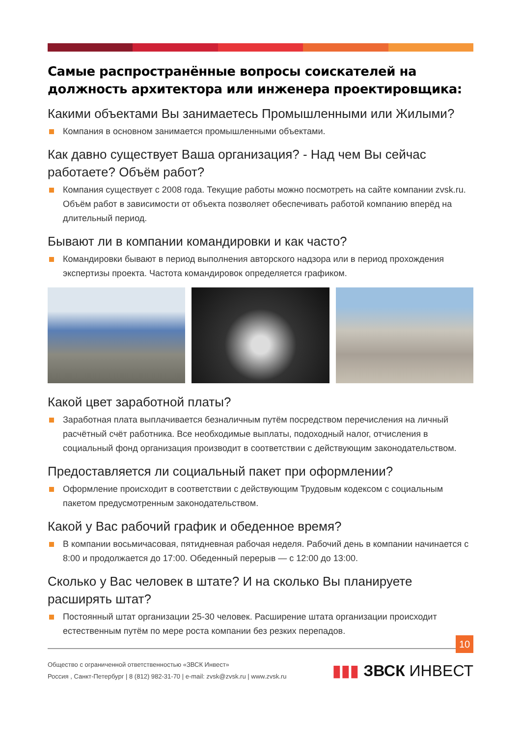Самые распространённые вопросы соискателей на должность архитектора или инженера проектировщика:
Какими объектами Вы занимаетесь Промышленными или Жилыми?
Компания в основном занимается промышленными объектами.
Как давно существует Ваша организация? - Над чем Вы сейчас работаете? Объём работ?
Компания существует с 2008 года. Текущие работы можно посмотреть на сайте компании zvsk.ru. Объём работ в зависимости от объекта позволяет обеспечивать работой компанию вперёд на длительный период.
Бывают ли в компании командировки и как часто?
Командировки бывают в период выполнения авторского надзора или в период прохождения экспертизы проекта. Частота командировок определяется графиком.
Какой цвет заработной платы?
Заработная плата выплачивается безналичным путём посредством перечисления на личный расчётный счёт работника. Все необходимые выплаты, подоходный налог, отчисления в социальный фонд организация производит в соответствии с действующим законодательством.
Предоставляется ли социальный пакет при оформлении?
Оформление происходит в соответствии с действующим Трудовым кодексом с социальным пакетом предусмотренным законодательством.
Какой у Вас рабочий график и обеденное время?
В компании восьмичасовая, пятидневная рабочая неделя. Рабочий день в компании начинается с 8:00 и продолжается до 17:00. Обеденный перерыв — с 12:00 до 13:00.
Сколько у Вас человек в штате? И на сколько Вы планируете расширять штат?
Постоянный штат организации 25-30 человек. Расширение штата организации происходит естественным путём по мере роста компании без резких перепадов.
10
Общество с ограниченной ответственностью «ЗВСК Инвест»
Россия , Санкт-Петербург | 8 (812) 982-31-70 | e-mail: zvsk@zvsk.ru | www.zvsk.ru
▮▮▮ ЗВСК ИНВЕСТ